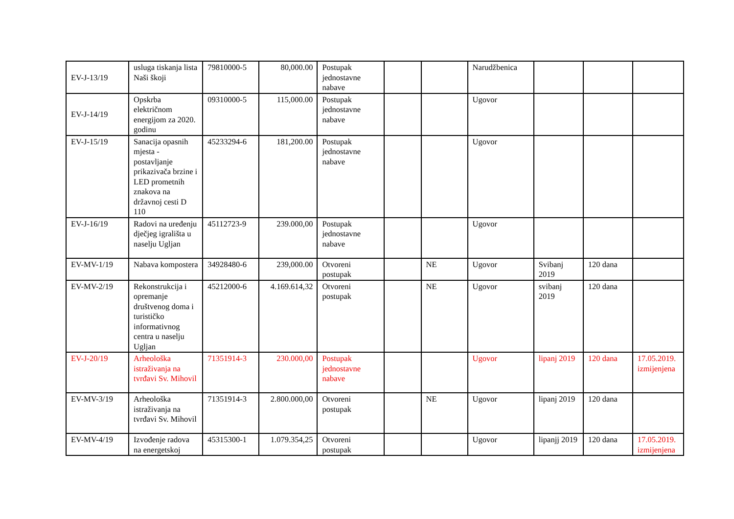| EV-J-13/19 | usluga tiskanja lista Naši škoji | 79810000-5 | 80,000.00 | Postupak jednostavne nabave | | | Narudžbenica | | | |
| EV-J-14/19 | Opskrba električnom energijom za 2020. godinu | 09310000-5 | 115,000.00 | Postupak jednostavne nabave | | | Ugovor | | | |
| EV-J-15/19 | Sanacija opasnih mjesta - postavljanje prikazivača brzine i LED prometnih znakova na državnoj cesti D 110 | 45233294-6 | 181,200.00 | Postupak jednostavne nabave | | | Ugovor | | | |
| EV-J-16/19 | Radovi na uređenju dječjeg igrališta u naselju Ugljan | 45112723-9 | 239.000,00 | Postupak jednostavne nabave | | | Ugovor | | | |
| EV-MV-1/19 | Nabava kompostera | 34928480-6 | 239,000.00 | Otvoreni postupak | | NE | Ugovor | Svibanj 2019 | 120 dana | |
| EV-MV-2/19 | Rekonstrukcija i opremanje društvenog doma i turističko informativnog centra u naselju Ugljan | 45212000-6 | 4.169.614,32 | Otvoreni postupak | | NE | Ugovor | svibanj 2019 | 120 dana | |
| EV-J-20/19 | Arheološka istraživanja na tvrđavi Sv. Mihovil | 71351914-3 | 230.000,00 | Postupak jednostavne nabave | | | Ugovor | lipanj 2019 | 120 dana | 17.05.2019. izmijenjena |
| EV-MV-3/19 | Arheološka istraživanja na tvrđavi Sv. Mihovil | 71351914-3 | 2.800.000,00 | Otvoreni postupak | | NE | Ugovor | lipanj 2019 | 120 dana | |
| EV-MV-4/19 | Izvođenje radova na energetskoj | 45315300-1 | 1.079.354,25 | Otvoreni postupak | | | Ugovor | lipanjj 2019 | 120 dana | 17.05.2019. izmijenjena |